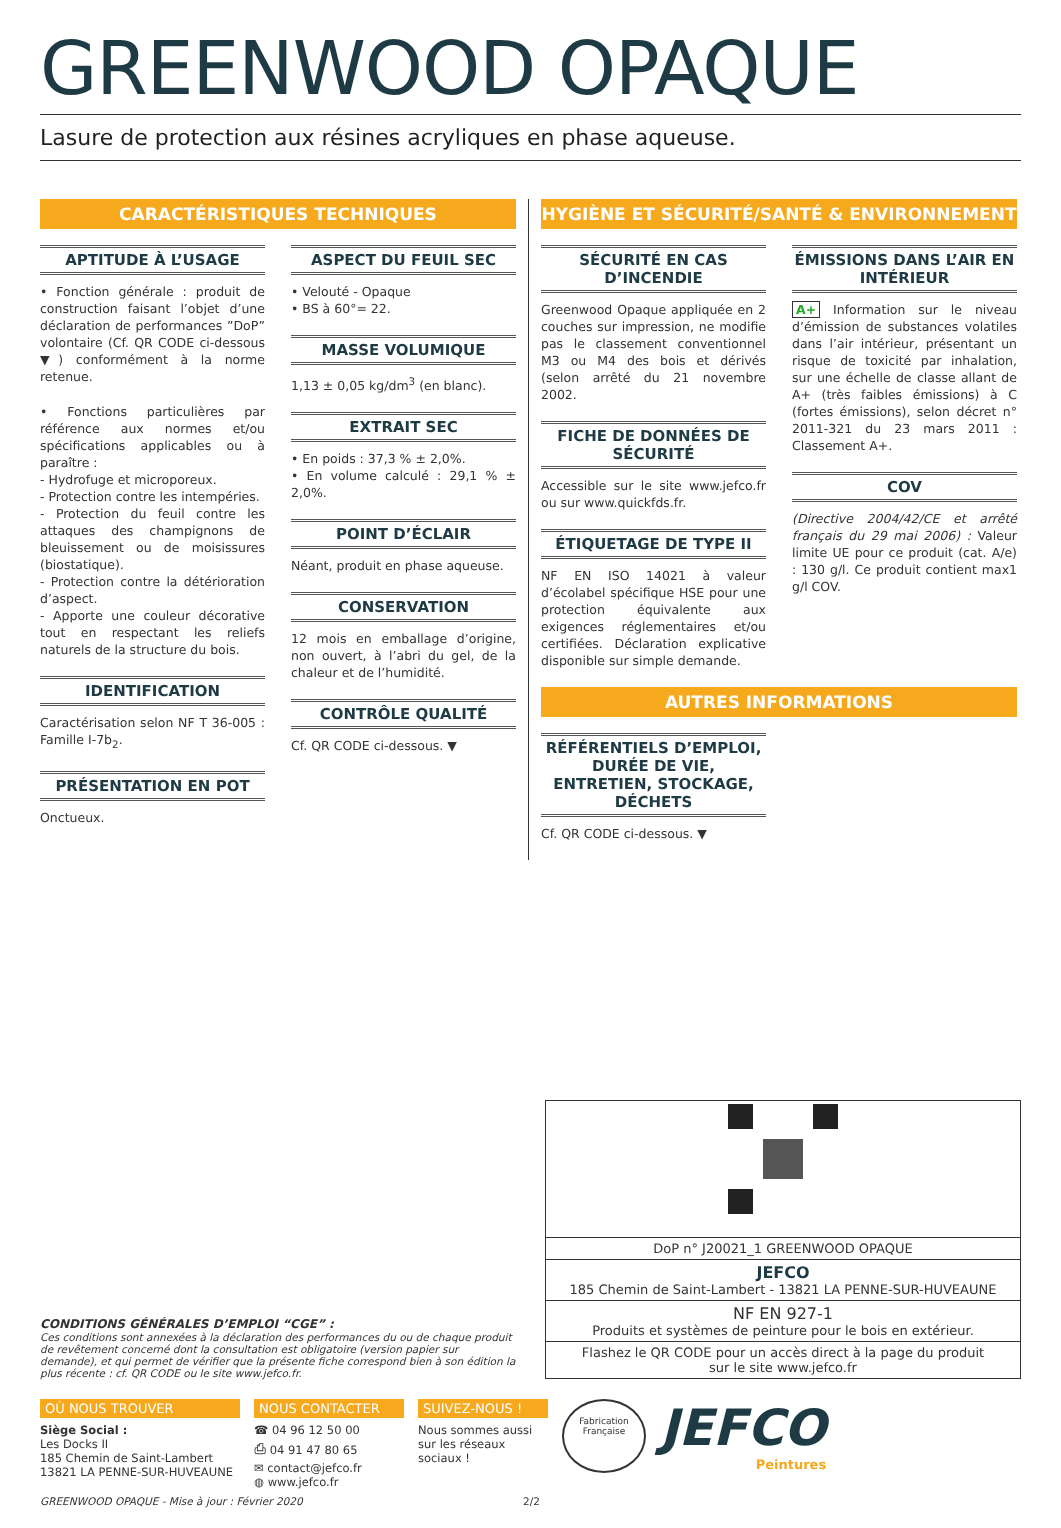GREENWOOD OPAQUE
Lasure de protection aux résines acryliques en phase aqueuse.
CARACTÉRISTIQUES TECHNIQUES
APTITUDE À L’USAGE
• Fonction générale : produit de construction faisant l’objet d’une déclaration de performances ”DoP” volontaire (Cf. QR CODE ci-dessous ▼) conformément à la norme retenue.
• Fonctions particulières par référence aux normes et/ou spécifications applicables ou à paraître :
- Hydrofuge et microporeux.
- Protection contre les intempéries.
- Protection du feuil contre les attaques des champignons de bleuissement ou de moisissures (biostatique).
- Protection contre la détérioration d’aspect.
- Apporte une couleur décorative tout en respectant les reliefs naturels de la structure du bois.
IDENTIFICATION
Caractérisation selon NF T 36-005 : Famille I-7b<sub>2</sub>.
PRÉSENTATION EN POT
Onctueux.
ASPECT DU FEUIL SEC
• Velouté - Opaque
• BS à 60°= 22.
MASSE VOLUMIQUE
1,13 ± 0,05 kg/dm<sup>3</sup> (en blanc).
EXTRAIT SEC
• En poids : 37,3 % ± 2,0%.
• En volume calculé : 29,1 % ± 2,0%.
POINT D’ÉCLAIR
Néant, produit en phase aqueuse.
CONSERVATION
12 mois en emballage d’origine, non ouvert, à l’abri du gel, de la chaleur et de l’humidité.
CONTRÔLE QUALITÉ
Cf. QR CODE ci-dessous. ▼
HYGIÈNE ET SÉCURITÉ/SANTÉ & ENVIRONNEMENT
SÉCURITÉ EN CAS D’INCENDIE
Greenwood Opaque appliquée en 2 couches sur impression, ne modifie pas le classement conventionnel M3 ou M4 des bois et dérivés (selon arrêté du 21 novembre 2002.
FICHE DE DONNÉES DE SÉCURITÉ
Accessible sur le site www.jefco.fr ou sur www.quickfds.fr.
ÉTIQUETAGE DE TYPE II
NF EN ISO 14021 à valeur d’écolabel spécifique HSE pour une protection équivalente aux exigences réglementaires et/ou certifiées. Déclaration explicative disponible sur simple demande.
ÉMISSIONS DANS L’AIR EN INTÉRIEUR
A+ Information sur le niveau d’émission de substances volatiles dans l’air intérieur, présentant un risque de toxicité par inhalation, sur une échelle de classe allant de A+ (très faibles émissions) à C (fortes émissions), selon décret n° 2011-321 du 23 mars 2011 : Classement A+.
COV
(Directive 2004/42/CE et arrêté français du 29 mai 2006) : Valeur limite UE pour ce produit (cat. A/e) : 130 g/l. Ce produit contient max1 g/l COV.
AUTRES INFORMATIONS
RÉFÉRENTIELS D’EMPLOI, DURÉE DE VIE, ENTRETIEN, STOCKAGE, DÉCHETS
Cf. QR CODE ci-dessous. ▼
CONDITIONS GÉNÉRALES D’EMPLOI “CGE” :
Ces conditions sont annexées à la déclaration des performances du ou de chaque produit de revêtement concerné dont la consultation est obligatoire (version papier sur demande), et qui permet de vérifier que la présente fiche correspond bien à son édition la plus récente : cf. QR CODE ou le site www.jefco.fr.
DoP n° J20021_1 GREENWOOD OPAQUE
JEFCO
185 Chemin de Saint-Lambert - 13821 LA PENNE-SUR-HUVEAUNE
NF EN 927-1
Produits et systèmes de peinture pour le bois en extérieur.
Flashez le QR CODE pour un accès direct à la page du produit
sur le site www.jefco.fr
OÙ NOUS TROUVER
Siège Social :
Les Docks II
185 Chemin de Saint-Lambert
13821 LA PENNE-SUR-HUVEAUNE
NOUS CONTACTER
☎ 04 96 12 50 00
⎙ 04 91 47 80 65
✉ contact@jefco.fr
◍ www.jefco.fr
SUIVEZ-NOUS !
Nous sommes aussi
sur les réseaux sociaux !
Fabrication Française
JEFCO
Peintures
GREENWOOD OPAQUE - Mise à jour : Février 2020 2/2